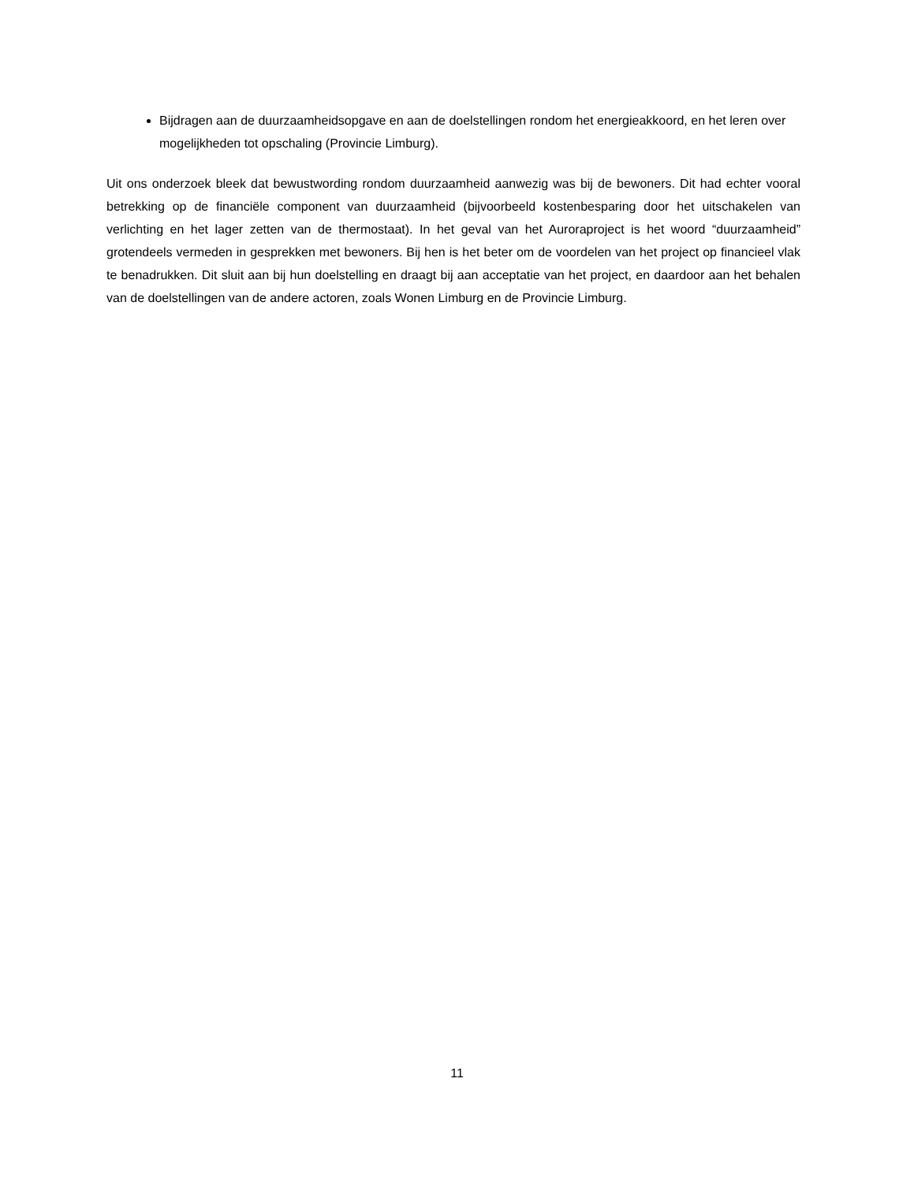Bijdragen aan de duurzaamheidsopgave en aan de doelstellingen rondom het energieakkoord, en het leren over mogelijkheden tot opschaling (Provincie Limburg).
Uit ons onderzoek bleek dat bewustwording rondom duurzaamheid aanwezig was bij de bewoners. Dit had echter vooral betrekking op de financiële component van duurzaamheid (bijvoorbeeld kostenbesparing door het uitschakelen van verlichting en het lager zetten van de thermostaat). In het geval van het Auroraproject is het woord “duurzaamheid” grotendeels vermeden in gesprekken met bewoners. Bij hen is het beter om de voordelen van het project op financieel vlak te benadrukken. Dit sluit aan bij hun doelstelling en draagt bij aan acceptatie van het project, en daardoor aan het behalen van de doelstellingen van de andere actoren, zoals Wonen Limburg en de Provincie Limburg.
11